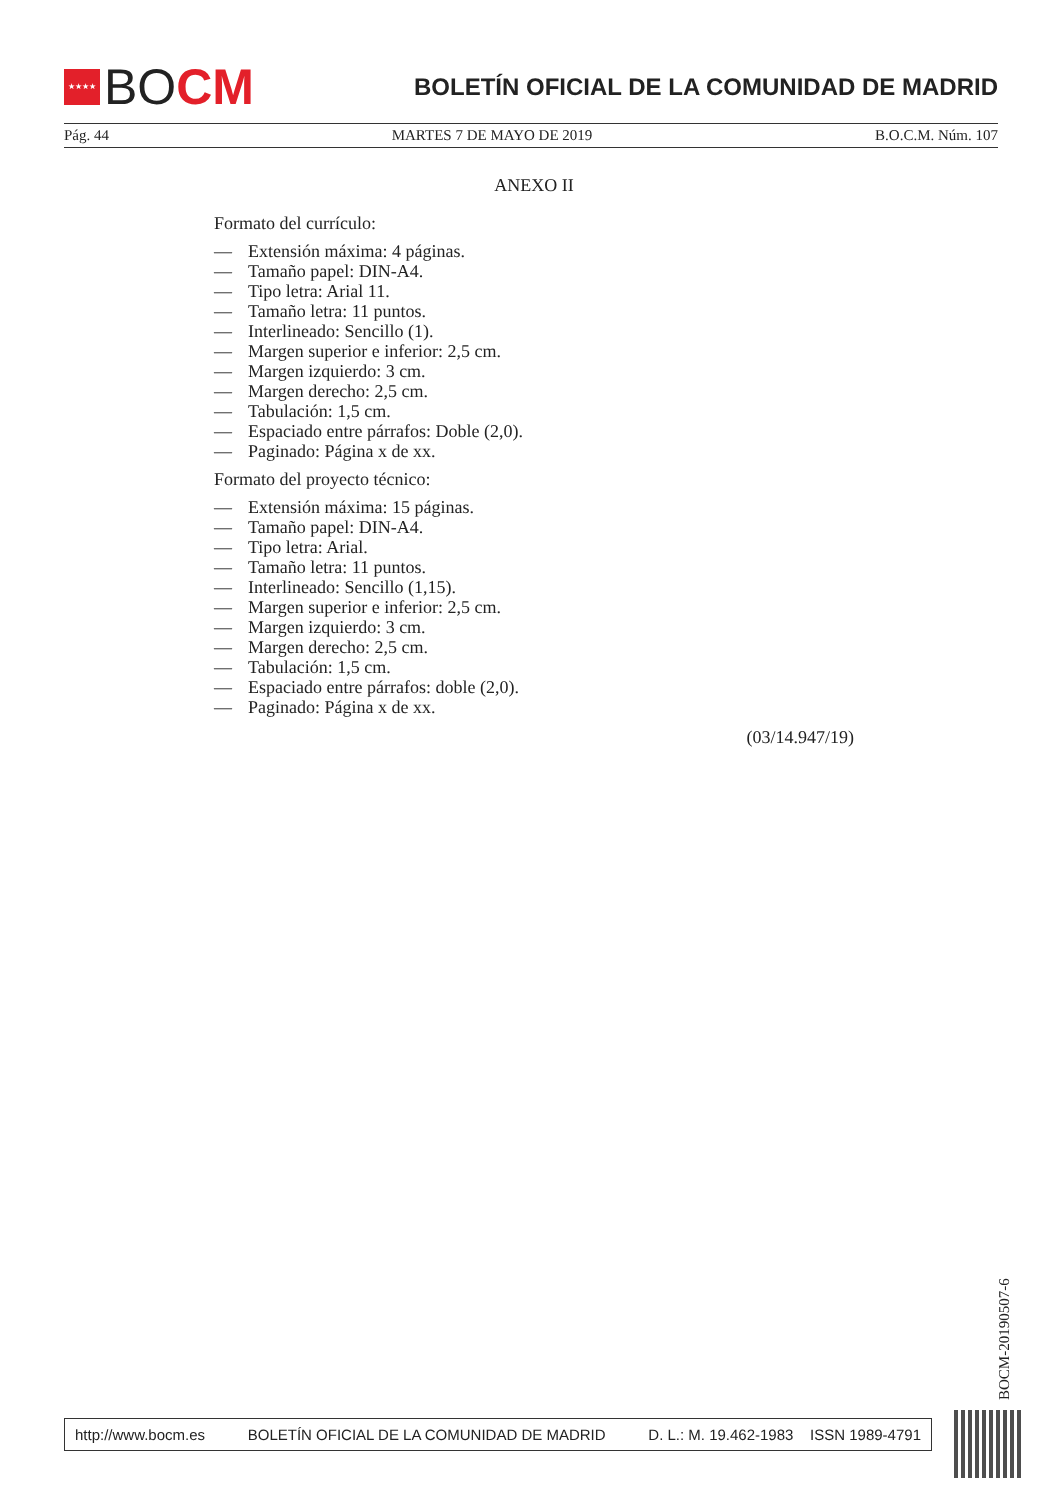★★★★
BO CM
BOLETÍN OFICIAL DE LA COMUNIDAD DE MADRID
Pág. 44 MARTES 7 DE MAYO DE 2019 B.O.C.M. Núm. 107
ANEXO II
Formato del currículo:
— Extensión máxima: 4 páginas.
— Tamaño papel: DIN-A4.
— Tipo letra: Arial 11.
— Tamaño letra: 11 puntos.
— Interlineado: Sencillo (1).
— Margen superior e inferior: 2,5 cm.
— Margen izquierdo: 3 cm.
— Margen derecho: 2,5 cm.
— Tabulación: 1,5 cm.
— Espaciado entre párrafos: Doble (2,0).
— Paginado: Página x de xx.
Formato del proyecto técnico:
— Extensión máxima: 15 páginas.
— Tamaño papel: DIN-A4.
— Tipo letra: Arial.
— Tamaño letra: 11 puntos.
— Interlineado: Sencillo (1,15).
— Margen superior e inferior: 2,5 cm.
— Margen izquierdo: 3 cm.
— Margen derecho: 2,5 cm.
— Tabulación: 1,5 cm.
— Espaciado entre párrafos: doble (2,0).
— Paginado: Página x de xx.
(03/14.947/19)
BOCM-20190507-6
http://www.bocm.es BOLETÍN OFICIAL DE LA COMUNIDAD DE MADRID D. L.: M. 19.462-1983 ISSN 1989-4791